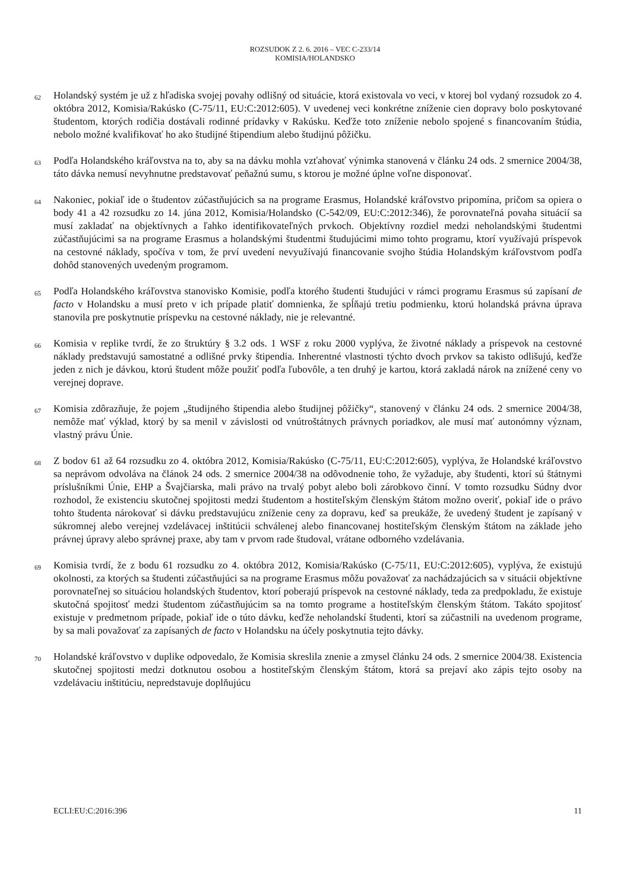ROZSUDOK Z 2. 6. 2016 – VEC C-233/14
KOMISIA/HOLANDSKO
62
Holandský systém je už z hľadiska svojej povahy odlišný od situácie, ktorá existovala vo veci, v ktorej bol vydaný rozsudok zo 4. októbra 2012, Komisia/Rakúsko (C-75/11, EU:C:2012:605). V uvedenej veci konkrétne zníženie cien dopravy bolo poskytované študentom, ktorých rodičia dostávali rodinné prídavky v Rakúsku. Keďže toto zníženie nebolo spojené s financovaním štúdia, nebolo možné kvalifikovať ho ako študijné štipendium alebo študijnú pôžičku.
63
Podľa Holandského kráľovstva na to, aby sa na dávku mohla vzťahovať výnimka stanovená v článku 24 ods. 2 smernice 2004/38, táto dávka nemusí nevyhnutne predstavovať peňažnú sumu, s ktorou je možné úplne voľne disponovať.
64
Nakoniec, pokiaľ ide o študentov zúčastňujúcich sa na programe Erasmus, Holandské kráľovstvo pripomína, pričom sa opiera o body 41 a 42 rozsudku zo 14. júna 2012, Komisia/Holandsko (C-542/09, EU:C:2012:346), že porovnateľná povaha situácií sa musí zakladať na objektívnych a ľahko identifikovateľných prvkoch. Objektívny rozdiel medzi neholandskými študentmi zúčastňujúcimi sa na programe Erasmus a holandskými študentmi študujúcimi mimo tohto programu, ktorí využívajú príspevok na cestovné náklady, spočíva v tom, že prví uvedení nevyužívajú financovanie svojho štúdia Holandským kráľovstvom podľa dohôd stanovených uvedeným programom.
65
Podľa Holandského kráľovstva stanovisko Komisie, podľa ktorého študenti študujúci v rámci programu Erasmus sú zapísaní de facto v Holandsku a musí preto v ich prípade platiť domnienka, že spĺňajú tretiu podmienku, ktorú holandská právna úprava stanovila pre poskytnutie príspevku na cestovné náklady, nie je relevantné.
66
Komisia v replike tvrdí, že zo štruktúry § 3.2 ods. 1 WSF z roku 2000 vyplýva, že životné náklady a príspevok na cestovné náklady predstavujú samostatné a odlišné prvky štipendia. Inherentné vlastnosti týchto dvoch prvkov sa takisto odlišujú, keďže jeden z nich je dávkou, ktorú študent môže použiť podľa ľubovôle, a ten druhý je kartou, ktorá zakladá nárok na znížené ceny vo verejnej doprave.
67
Komisia zdôrazňuje, že pojem „študijného štipendia alebo študijnej pôžičky“, stanovený v článku 24 ods. 2 smernice 2004/38, nemôže mať výklad, ktorý by sa menil v závislosti od vnútroštátnych právnych poriadkov, ale musí mať autonómny význam, vlastný právu Únie.
68
Z bodov 61 až 64 rozsudku zo 4. októbra 2012, Komisia/Rakúsko (C-75/11, EU:C:2012:605), vyplýva, že Holandské kráľovstvo sa neprávom odvoláva na článok 24 ods. 2 smernice 2004/38 na odôvodnenie toho, že vyžaduje, aby študenti, ktorí sú štátnymi príslušníkmi Únie, EHP a Švajčiarska, mali právo na trvalý pobyt alebo boli zárobkovo činní. V tomto rozsudku Súdny dvor rozhodol, že existenciu skutočnej spojitosti medzi študentom a hostiteľským členským štátom možno overiť, pokiaľ ide o právo tohto študenta nárokovať si dávku predstavujúcu zníženie ceny za dopravu, keď sa preukáže, že uvedený študent je zapísaný v súkromnej alebo verejnej vzdelávacej inštitúcii schválenej alebo financovanej hostiteľským členským štátom na základe jeho právnej úpravy alebo správnej praxe, aby tam v prvom rade študoval, vrátane odborného vzdelávania.
69
Komisia tvrdí, že z bodu 61 rozsudku zo 4. októbra 2012, Komisia/Rakúsko (C-75/11, EU:C:2012:605), vyplýva, že existujú okolnosti, za ktorých sa študenti zúčastňujúci sa na programe Erasmus môžu považovať za nachádzajúcich sa v situácii objektívne porovnateľnej so situáciou holandských študentov, ktorí poberajú príspevok na cestovné náklady, teda za predpokladu, že existuje skutočná spojitosť medzi študentom zúčastňujúcim sa na tomto programe a hostiteľským členským štátom. Takáto spojitosť existuje v predmetnom prípade, pokiaľ ide o túto dávku, keďže neholandskí študenti, ktorí sa zúčastnili na uvedenom programe, by sa mali považovať za zapísaných de facto v Holandsku na účely poskytnutia tejto dávky.
70
Holandské kráľovstvo v duplike odpovedalo, že Komisia skreslila znenie a zmysel článku 24 ods. 2 smernice 2004/38. Existencia skutočnej spojitosti medzi dotknutou osobou a hostiteľským členským štátom, ktorá sa prejaví ako zápis tejto osoby na vzdelávaciu inštitúciu, nepredstavuje doplňujúcu
ECLI:EU:C:2016:396 11